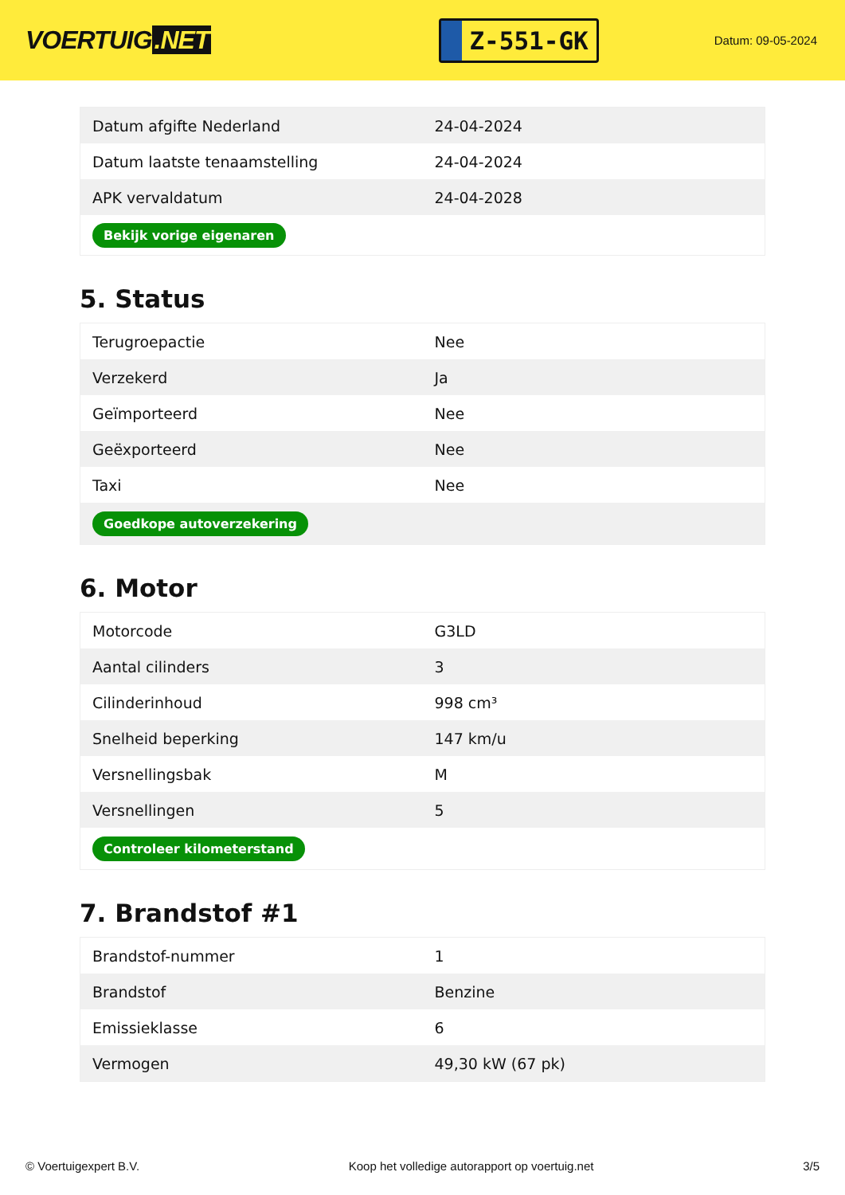VOERTUIG.NET
Z-551-GK
Datum: 09-05-2024
| Datum afgifte Nederland | 24-04-2024 |
| Datum laatste tenaamstelling | 24-04-2024 |
| APK vervaldatum | 24-04-2028 |
| Bekijk vorige eigenaren | |
5. Status
| Terugroepactie | Nee |
| Verzekerd | Ja |
| Geïmporteerd | Nee |
| Geëxporteerd | Nee |
| Taxi | Nee |
| Goedkope autoverzekering | |
6. Motor
| Motorcode | G3LD |
| Aantal cilinders | 3 |
| Cilinderinhoud | 998 cm³ |
| Snelheid beperking | 147 km/u |
| Versnellingsbak | M |
| Versnellingen | 5 |
| Controleer kilometerstand | |
7. Brandstof #1
| Brandstof-nummer | 1 |
| Brandstof | Benzine |
| Emissieklasse | 6 |
| Vermogen | 49,30 kW (67 pk) |
© Voertuigexpert B.V. Koop het volledige autorapport op voertuig.net 3/5